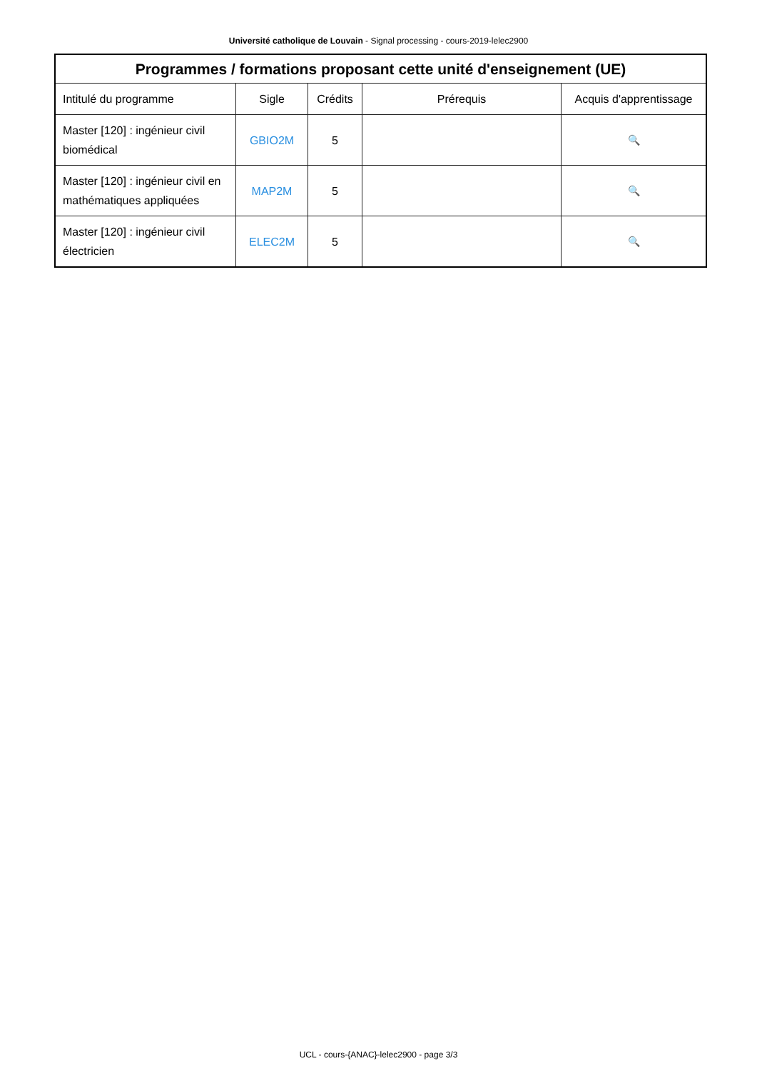Université catholique de Louvain - Signal processing - cours-2019-lelec2900
| Programmes / formations proposant cette unité d'enseignement (UE) | | | | |
| --- | --- | --- | --- | --- |
| Intitulé du programme | Sigle | Crédits | Prérequis | Acquis d'apprentissage |
| Master [120] : ingénieur civil biomédical | GBIO2M | 5 | | 🔍 |
| Master [120] : ingénieur civil en mathématiques appliquées | MAP2M | 5 | | 🔍 |
| Master [120] : ingénieur civil électricien | ELEC2M | 5 | | 🔍 |
UCL - cours-{ANAC}-lelec2900 - page 3/3